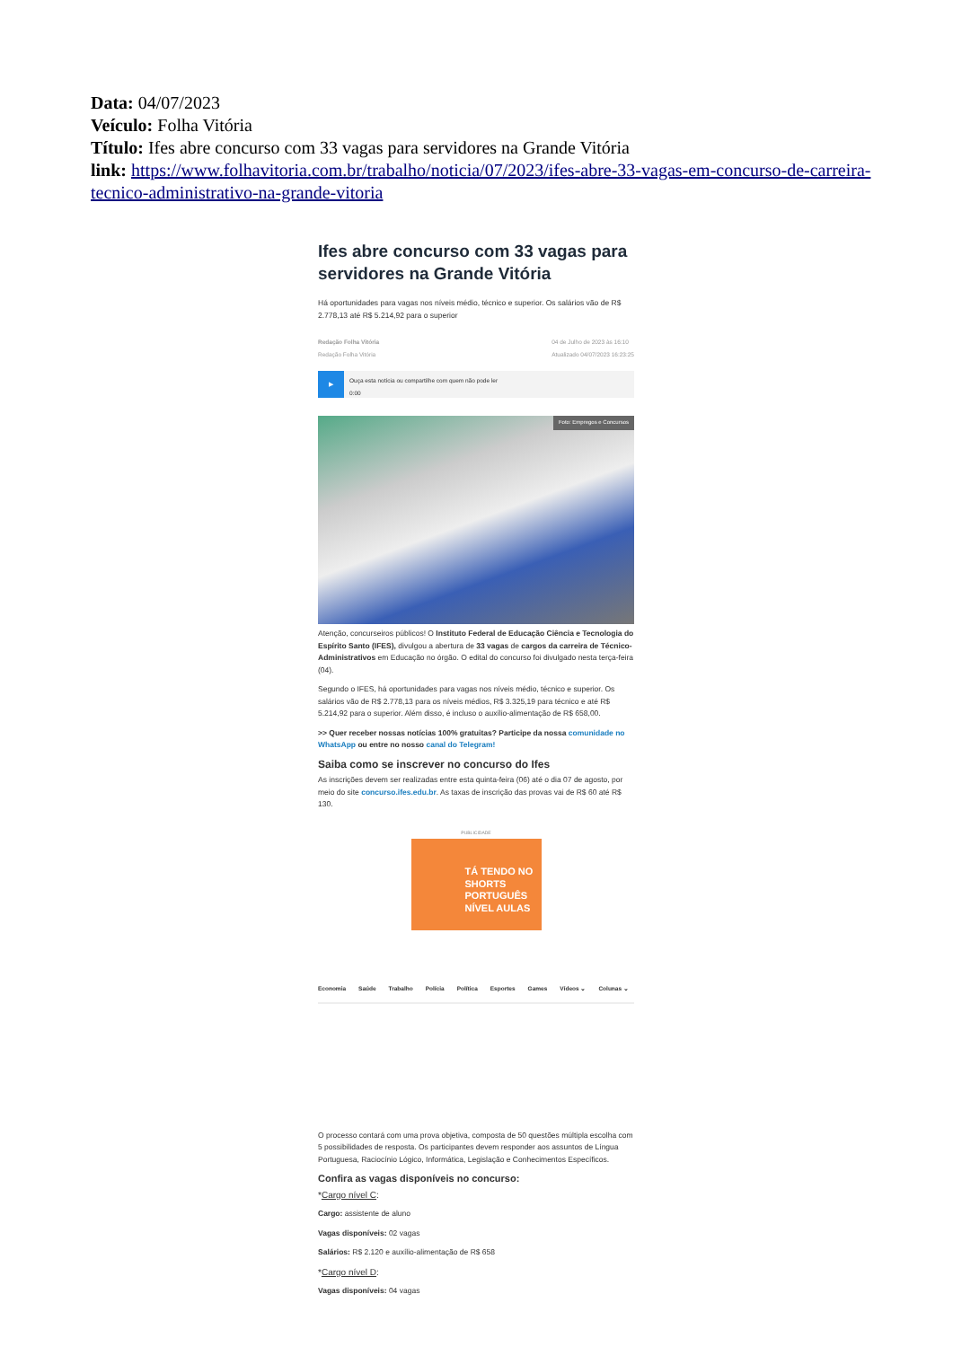Data: 04/07/2023
Veículo: Folha Vitória
Título: Ifes abre concurso com 33 vagas para servidores na Grande Vitória
link: https://www.folhavitoria.com.br/trabalho/noticia/07/2023/ifes-abre-33-vagas-em-concurso-de-carreira-tecnico-administrativo-na-grande-vitoria
Ifes abre concurso com 33 vagas para servidores na Grande Vitória
Há oportunidades para vagas nos níveis médio, técnico e superior. Os salários vão de R$ 2.778,13 até R$ 5.214,92 para o superior
Redação Folha Vitória
Redação Folha Vitória
04 de Julho de 2023 às 16:10
Atualizado 04/07/2023 16:23:25
▶
Ouça esta notícia ou compartilhe com quem não pode ler
0:00
Foto: Empregos e Concursos
Atenção, concurseiros públicos! O Instituto Federal de Educação Ciência e Tecnologia do Espírito Santo (IFES), divulgou a abertura de 33 vagas de cargos da carreira de Técnico-Administrativos em Educação no órgão. O edital do concurso foi divulgado nesta terça-feira (04).
Segundo o IFES, há oportunidades para vagas nos níveis médio, técnico e superior. Os salários vão de R$ 2.778,13 para os níveis médios, R$ 3.325,19 para técnico e até R$ 5.214,92 para o superior. Além disso, é incluso o auxílio-alimentação de R$ 658,00.
>> Quer receber nossas notícias 100% gratuitas? Participe da nossa comunidade no WhatsApp ou entre no nosso canal do Telegram!
Saiba como se inscrever no concurso do Ifes
As inscrições devem ser realizadas entre esta quinta-feira (06) até o dia 07 de agosto, por meio do site concurso.ifes.edu.br. As taxas de inscrição das provas vai de R$ 60 até R$ 130.
PUBLICIDADE
TÁ TENDO NO SHORTS PORTUGUÊS NÍVEL AULAS
Economia Saúde Trabalho Polícia Política Esportes Games Vídeos ⌄ Colunas ⌄
O processo contará com uma prova objetiva, composta de 50 questões múltipla escolha com 5 possibilidades de resposta. Os participantes devem responder aos assuntos de Língua Portuguesa, Raciocínio Lógico, Informática, Legislação e Conhecimentos Específicos.
Confira as vagas disponíveis no concurso:
*Cargo nível C:
Cargo: assistente de aluno
Vagas disponíveis: 02 vagas
Salários: R$ 2.120 e auxílio-alimentação de R$ 658
*Cargo nível D:
Vagas disponíveis: 04 vagas